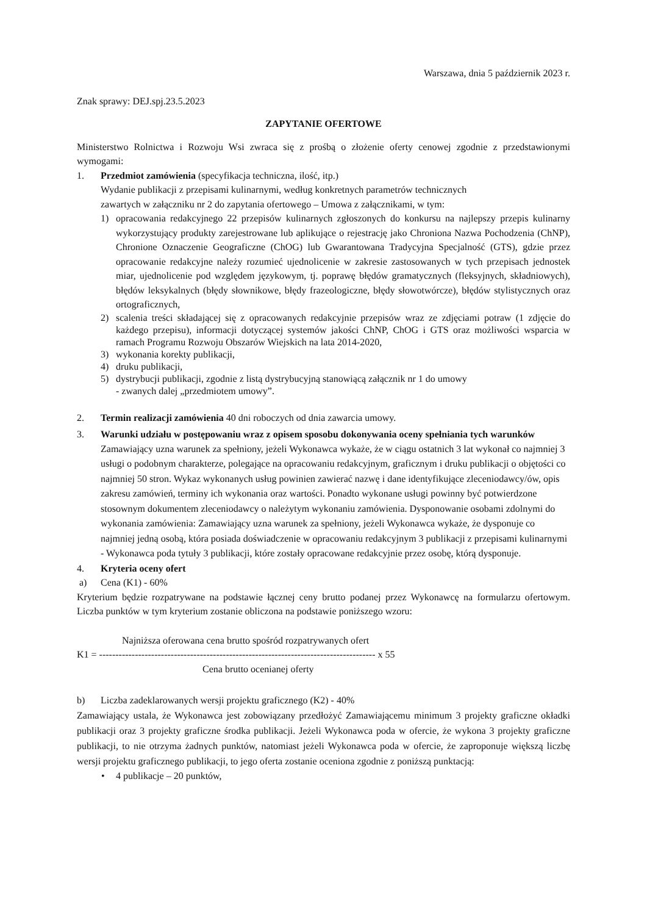Warszawa, dnia 5 październik 2023 r.
Znak sprawy: DEJ.spj.23.5.2023
ZAPYTANIE OFERTOWE
Ministerstwo Rolnictwa i Rozwoju Wsi zwraca się z prośbą o złożenie oferty cenowej zgodnie z przedstawionymi wymogami:
1. Przedmiot zamówienia (specyfikacja techniczna, ilość, itp.)
Wydanie publikacji z przepisami kulinarnymi, według konkretnych parametrów technicznych
zawartych w załączniku nr 2 do zapytania ofertowego – Umowa z załącznikami, w tym:
1) opracowania redakcyjnego 22 przepisów kulinarnych zgłoszonych do konkursu na najlepszy przepis kulinarny wykorzystujący produkty zarejestrowane lub aplikujące o rejestrację jako Chroniona Nazwa Pochodzenia (ChNP), Chronione Oznaczenie Geograficzne (ChOG) lub Gwarantowana Tradycyjna Specjalność (GTS), gdzie przez opracowanie redakcyjne należy rozumieć ujednolicenie w zakresie zastosowanych w tych przepisach jednostek miar, ujednolicenie pod względem językowym, tj. poprawę błędów gramatycznych (fleksyjnych, składniowych), błędów leksykalnych (błędy słownikowe, błędy frazeologiczne, błędy słowotwórcze), błędów stylistycznych oraz ortograficznych,
2) scalenia treści składającej się z opracowanych redakcyjnie przepisów wraz ze zdjęciami potraw (1 zdjęcie do każdego przepisu), informacji dotyczącej systemów jakości ChNP, ChOG i GTS oraz możliwości wsparcia w ramach Programu Rozwoju Obszarów Wiejskich na lata 2014-2020,
3) wykonania korekty publikacji,
4) druku publikacji,
5) dystrybucji publikacji, zgodnie z listą dystrybucyjną stanowiącą załącznik nr 1 do umowy
- zwanych dalej „przedmiotem umowy”.
2. Termin realizacji zamówienia 40 dni roboczych od dnia zawarcia umowy.
3. Warunki udziału w postępowaniu wraz z opisem sposobu dokonywania oceny spełniania tych warunków
Zamawiający uzna warunek za spełniony, jeżeli Wykonawca wykaże, że w ciągu ostatnich 3 lat wykonał co najmniej 3 usługi o podobnym charakterze, polegające na opracowaniu redakcyjnym, graficznym i druku publikacji o objętości co najmniej 50 stron. Wykaz wykonanych usług powinien zawierać nazwę i dane identyfikujące zleceniodawcy/ów, opis zakresu zamówień, terminy ich wykonania oraz wartości. Ponadto wykonane usługi powinny być potwierdzone stosownym dokumentem zleceniodawcy o należytym wykonaniu zamówienia. Dysponowanie osobami zdolnymi do wykonania zamówienia: Zamawiający uzna warunek za spełniony, jeżeli Wykonawca wykaże, że dysponuje co najmniej jedną osobą, która posiada doświadczenie w opracowaniu redakcyjnym 3 publikacji z przepisami kulinarnymi - Wykonawca poda tytuły 3 publikacji, które zostały opracowane redakcyjnie przez osobę, którą dysponuje.
4. Kryteria oceny ofert
a) Cena (K1) - 60%
Kryterium będzie rozpatrywane na podstawie łącznej ceny brutto podanej przez Wykonawcę na formularzu ofertowym. Liczba punktów w tym kryterium zostanie obliczona na podstawie poniższego wzoru:
Najniższa oferowana cena brutto spośród rozpatrywanych ofert
K1 = ------------------------------------------------------------------------------------- x 55
Cena brutto ocenianej oferty
b) Liczba zadeklarowanych wersji projektu graficznego (K2) - 40%
Zamawiający ustala, że Wykonawca jest zobowiązany przedłożyć Zamawiającemu minimum 3 projekty graficzne okładki publikacji oraz 3 projekty graficzne środka publikacji. Jeżeli Wykonawca poda w ofercie, że wykona 3 projekty graficzne publikacji, to nie otrzyma żadnych punktów, natomiast jeżeli Wykonawca poda w ofercie, że zaproponuje większą liczbę wersji projektu graficznego publikacji, to jego oferta zostanie oceniona zgodnie z poniższą punktacją:
• 4 publikacje – 20 punktów,